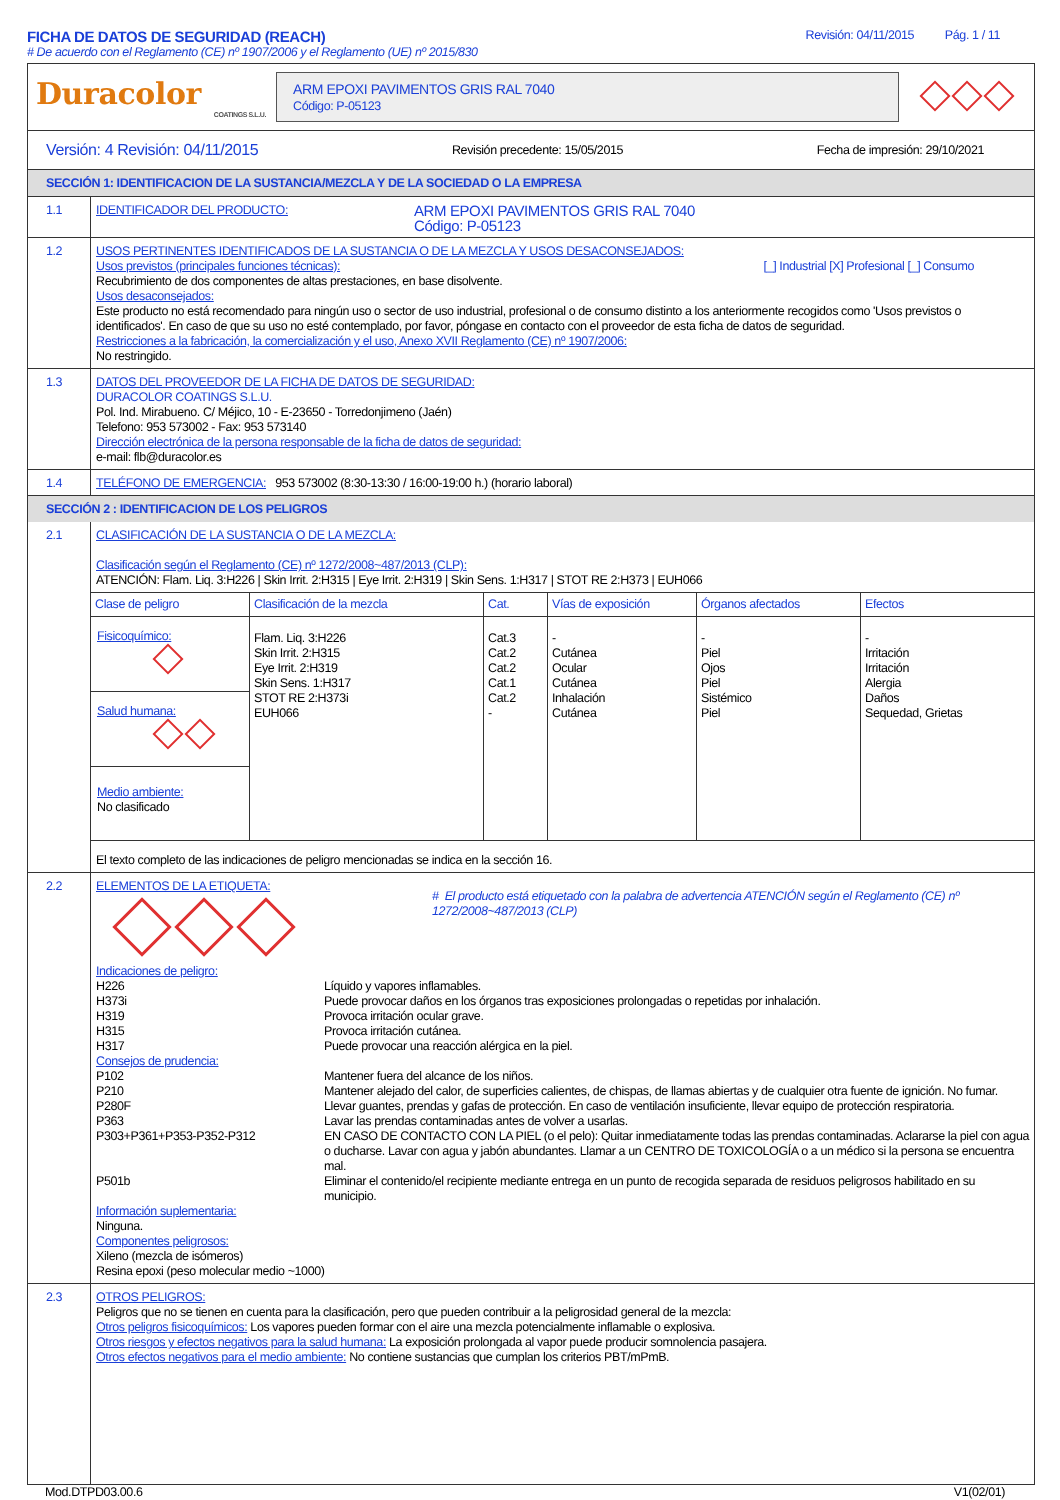FICHA DE DATOS DE SEGURIDAD (REACH)
# De acuerdo con el Reglamento (CE) nº 1907/2006 y el Reglamento (UE) nº 2015/830
Revisión: 04/11/2015 Pág. 1 / 11
Duracolor
COATINGS S.L.U.
ARM EPOXI PAVIMENTOS GRIS RAL 7040
Código: P-05123
Versión: 4 Revisión: 04/11/2015 Revisión precedente: 15/05/2015 Fecha de impresión: 29/10/2021
SECCIÓN 1: IDENTIFICACION DE LA SUSTANCIA/MEZCLA Y DE LA SOCIEDAD O LA EMPRESA
1.1
IDENTIFICADOR DEL PRODUCTO: ARM EPOXI PAVIMENTOS GRIS RAL 7040
Código: P-05123
1.2
USOS PERTINENTES IDENTIFICADOS DE LA SUSTANCIA O DE LA MEZCLA Y USOS DESACONSEJADOS:
Usos previstos (principales funciones técnicas): [_] Industrial [X] Profesional [_] Consumo
Recubrimiento de dos componentes de altas prestaciones, en base disolvente.
Usos desaconsejados:
Este producto no está recomendado para ningún uso o sector de uso industrial, profesional o de consumo distinto a los anteriormente recogidos como 'Usos previstos o identificados'. En caso de que su uso no esté contemplado, por favor, póngase en contacto con el proveedor de esta ficha de datos de seguridad.
Restricciones a la fabricación, la comercialización y el uso, Anexo XVII Reglamento (CE) nº 1907/2006:
No restringido.
1.3
DATOS DEL PROVEEDOR DE LA FICHA DE DATOS DE SEGURIDAD:
DURACOLOR COATINGS S.L.U.
Pol. Ind. Mirabueno. C/ Méjico, 10 - E-23650 - Torredonjimeno (Jaén)
Telefono: 953 573002 - Fax: 953 573140
Dirección electrónica de la persona responsable de la ficha de datos de seguridad:
e-mail: flb@duracolor.es
1.4
TELÉFONO DE EMERGENCIA: 953 573002 (8:30-13:30 / 16:00-19:00 h.) (horario laboral)
SECCIÓN 2 : IDENTIFICACION DE LOS PELIGROS
2.1
CLASIFICACIÓN DE LA SUSTANCIA O DE LA MEZCLA:
Clasificación según el Reglamento (CE) nº 1272/2008~487/2013 (CLP):
ATENCIÓN: Flam. Liq. 3:H226 | Skin Irrit. 2:H315 | Eye Irrit. 2:H319 | Skin Sens. 1:H317 | STOT RE 2:H373 | EUH066
| Clase de peligro | Clasificación de la mezcla | Cat. | Vías de exposición | Órganos afectados | Efectos |
| --- | --- | --- | --- | --- | --- |
| Fisicoquímico: Salud humana: Medio ambiente: No clasificado | Flam. Liq. 3:H226 Skin Irrit. 2:H315 Eye Irrit. 2:H319 Skin Sens. 1:H317 STOT RE 2:H373i EUH066 | Cat.3 Cat.2 Cat.2 Cat.1 Cat.2 - | - Cutánea Ocular Cutánea Inhalación Cutánea | - Piel Ojos Piel Sistémico Piel | - Irritación Irritación Alergia Daños Sequedad, Grietas |
El texto completo de las indicaciones de peligro mencionadas se indica en la sección 16.
2.2
ELEMENTOS DE LA ETIQUETA:
# El producto está etiquetado con la palabra de advertencia ATENCIÓN según el Reglamento (CE) nº 1272/2008~487/2013 (CLP)
Indicaciones de peligro:
H226 Líquido y vapores inflamables. H373i Puede provocar daños en los órganos tras exposiciones prolongadas o repetidas por inhalación. H319 Provoca irritación ocular grave. H315 Provoca irritación cutánea. H317 Puede provocar una reacción alérgica en la piel.
Consejos de prudencia:
P102 Mantener fuera del alcance de los niños. P210 Mantener alejado del calor, de superficies calientes, de chispas, de llamas abiertas y de cualquier otra fuente de ignición. No fumar. P280F Llevar guantes, prendas y gafas de protección. En caso de ventilación insuficiente, llevar equipo de protección respiratoria. P363 Lavar las prendas contaminadas antes de volver a usarlas. P303+P361+P353-P352-P312 EN CASO DE CONTACTO CON LA PIEL (o el pelo): Quitar inmediatamente todas las prendas contaminadas. Aclararse la piel con agua o ducharse. Lavar con agua y jabón abundantes. Llamar a un CENTRO DE TOXICOLOGÍA o a un médico si la persona se encuentra mal. P501b Eliminar el contenido/el recipiente mediante entrega en un punto de recogida separada de residuos peligrosos habilitado en su municipio.
Información suplementaria:
Ninguna.
Componentes peligrosos:
Xileno (mezcla de isómeros)
Resina epoxi (peso molecular medio ~1000)
2.3
OTROS PELIGROS:
Peligros que no se tienen en cuenta para la clasificación, pero que pueden contribuir a la peligrosidad general de la mezcla:
Otros peligros fisicoquímicos: Los vapores pueden formar con el aire una mezcla potencialmente inflamable o explosiva.
Otros riesgos y efectos negativos para la salud humana: La exposición prolongada al vapor puede producir somnolencia pasajera.
Otros efectos negativos para el medio ambiente: No contiene sustancias que cumplan los criterios PBT/mPmB.
Mod.DTPD03.00.6 V1(02/01)